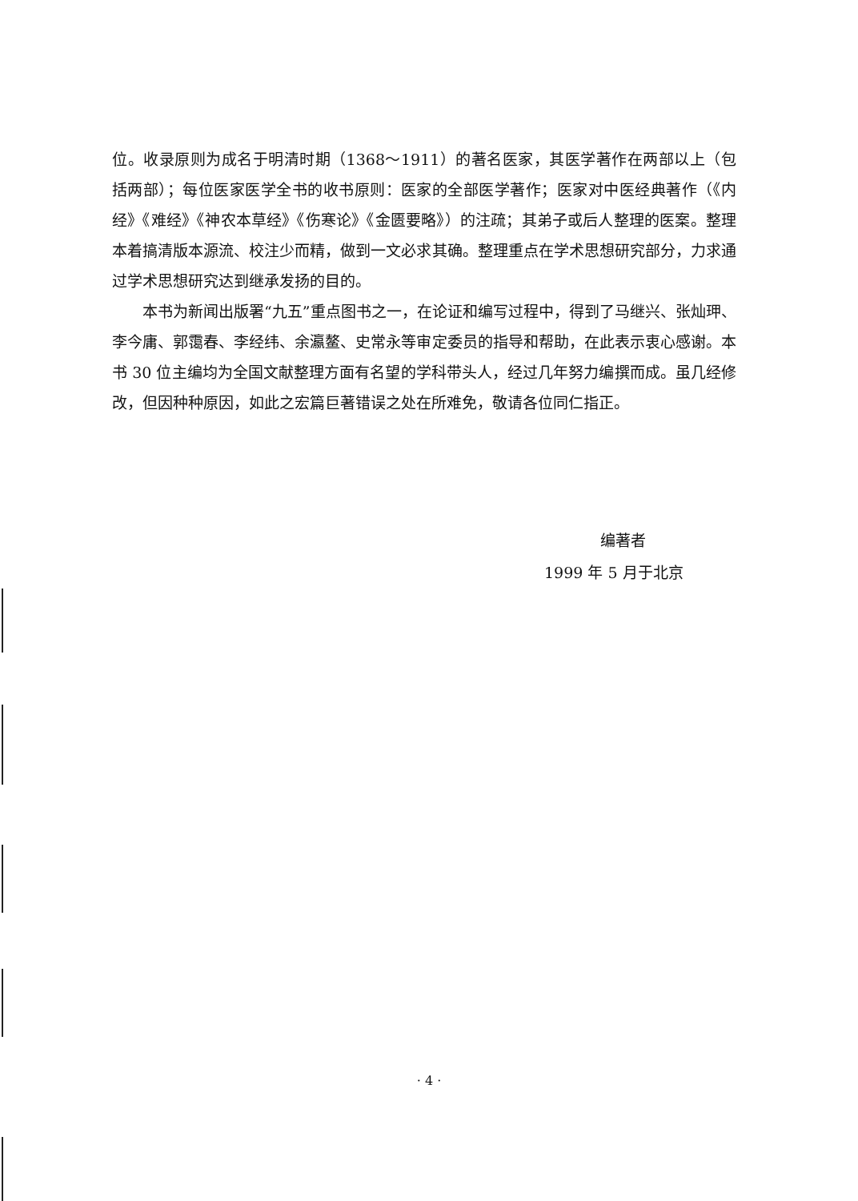位。收录原则为成名于明清时期（1368～1911）的著名医家，其医学著作在两部以上（包括两部）；每位医家医学全书的收书原则：医家的全部医学著作；医家对中医经典著作（《内经》《难经》《神农本草经》《伤寒论》《金匮要略》）的注疏；其弟子或后人整理的医案。整理本着搞清版本源流、校注少而精，做到一文必求其确。整理重点在学术思想研究部分，力求通过学术思想研究达到继承发扬的目的。
本书为新闻出版署“九五”重点图书之一，在论证和编写过程中，得到了马继兴、张灿玾、李今庸、郭霭春、李经纬、余瀛鳌、史常永等审定委员的指导和帮助，在此表示衷心感谢。本书 30 位主编均为全国文献整理方面有名望的学科带头人，经过几年努力编撰而成。虽几经修改，但因种种原因，如此之宏篇巨著错误之处在所难免，敬请各位同仁指正。
编著者
1999 年 5 月于北京
· 4 ·